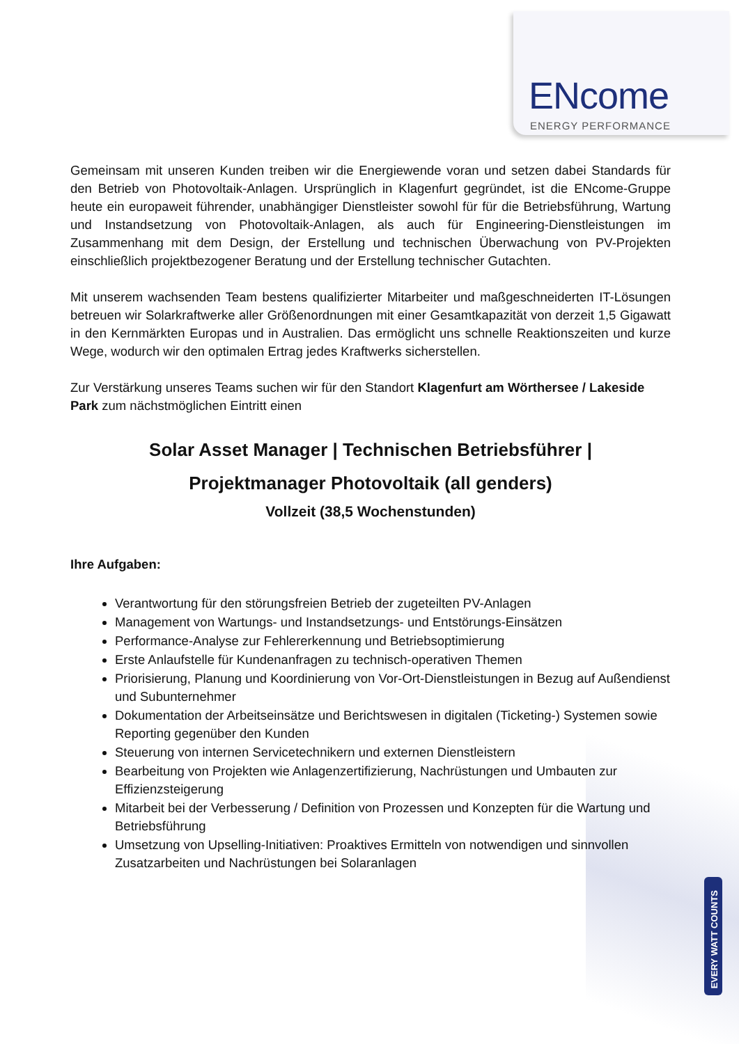ENcome
ENERGY PERFORMANCE
EVERY WATT COUNTS
Gemeinsam mit unseren Kunden treiben wir die Energiewende voran und setzen dabei Standards für den Betrieb von Photovoltaik-Anlagen. Ursprünglich in Klagenfurt gegründet, ist die ENcome-Gruppe heute ein europaweit führender, unabhängiger Dienstleister sowohl für für die Betriebsführung, Wartung und Instandsetzung von Photovoltaik-Anlagen, als auch für Engineering-Dienstleistungen im Zusammenhang mit dem Design, der Erstellung und technischen Überwachung von PV-Projekten einschließlich projektbezogener Beratung und der Erstellung technischer Gutachten.
Mit unserem wachsenden Team bestens qualifizierter Mitarbeiter und maßgeschneiderten IT-Lösungen betreuen wir Solarkraftwerke aller Größenordnungen mit einer Gesamtkapazität von derzeit 1,5 Gigawatt in den Kernmärkten Europas und in Australien. Das ermöglicht uns schnelle Reaktionszeiten und kurze Wege, wodurch wir den optimalen Ertrag jedes Kraftwerks sicherstellen.
Zur Verstärkung unseres Teams suchen wir für den Standort Klagenfurt am Wörthersee / Lakeside Park zum nächstmöglichen Eintritt einen
Solar Asset Manager | Technischen Betriebsführer |
Projektmanager Photovoltaik (all genders)
Vollzeit (38,5 Wochenstunden)
Ihre Aufgaben:
Verantwortung für den störungsfreien Betrieb der zugeteilten PV-Anlagen
Management von Wartungs- und Instandsetzungs- und Entstörungs-Einsätzen
Performance-Analyse zur Fehlererkennung und Betriebsoptimierung
Erste Anlaufstelle für Kundenanfragen zu technisch-operativen Themen
Priorisierung, Planung und Koordinierung von Vor-Ort-Dienstleistungen in Bezug auf Außendienst und Subunternehmer
Dokumentation der Arbeitseinsätze und Berichtswesen in digitalen (Ticketing-) Systemen sowie Reporting gegenüber den Kunden
Steuerung von internen Servicetechnikern und externen Dienstleistern
Bearbeitung von Projekten wie Anlagenzertifizierung, Nachrüstungen und Umbauten zur Effizienzsteigerung
Mitarbeit bei der Verbesserung / Definition von Prozessen und Konzepten für die Wartung und Betriebsführung
Umsetzung von Upselling-Initiativen: Proaktives Ermitteln von notwendigen und sinnvollen Zusatzarbeiten und Nachrüstungen bei Solaranlagen